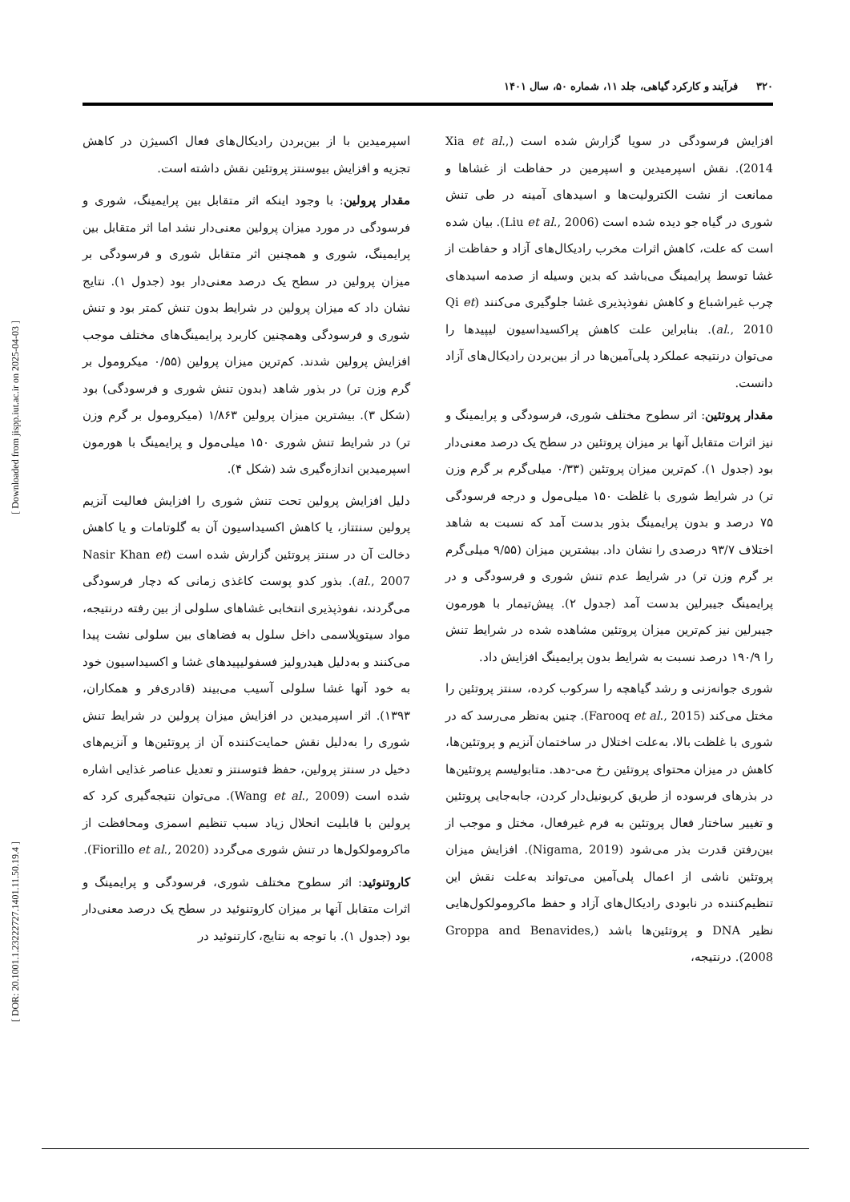۳۲۰ فرآیند و کارکرد گیاهی، جلد ۱۱، شماره ۵۰، سال ۱۴۰۱
[ Downloaded from jispp.iut.ac.ir on 2025-04-03 ]
[ DOR: 20.1001.1.23222727.1401.11.50.19.4 ]
افزایش فرسودگی در سویا گزارش شده است (Xia et al., 2014). نقش اسپرمیدین و اسپرمین در حفاظت از غشاها و ممانعت از نشت الکترولیت‌ها و اسیدهای آمینه در طی تنش شوری در گیاه جو دیده شده است (Liu et al., 2006). بیان شده است که علت، کاهش اثرات مخرب رادیکال‌های آزاد و حفاظت از غشا توسط پرایمینگ می‌باشد که بدین وسیله از صدمه اسیدهای چرب غیراشباع و کاهش نفوذپذیری غشا جلوگیری می‌کنند (Qi et al., 2010). بنابراین علت کاهش پراکسیداسیون لیپیدها را می‌توان درنتیجه عملکرد پلی‌آمین‌ها در از بین‌بردن رادیکال‌های آزاد دانست.
مقدار پروتئین: اثر سطوح مختلف شوری، فرسودگی و پرایمینگ و نیز اثرات متقابل آنها بر میزان پروتئین در سطح یک درصد معنی‌دار بود (جدول ۱). کم‌ترین میزان پروتئین (۰/۳۳ میلی‌گرم بر گرم وزن تر) در شرایط شوری با غلظت ۱۵۰ میلی‌مول و درجه فرسودگی ۷۵ درصد و بدون پرایمینگ بذور بدست آمد که نسبت به شاهد اختلاف ۹۳/۷ درصدی را نشان داد. بیشترین میزان (۹/۵۵ میلی‌گرم بر گرم وزن تر) در شرایط عدم تنش شوری و فرسودگی و در پرایمینگ جیبرلین بدست آمد (جدول ۲). پیش‌تیمار با هورمون جیبرلین نیز کم‌ترین میزان پروتئین مشاهده شده در شرایط تنش را ۱۹۰/۹ درصد نسبت به شرایط بدون پرایمینگ افزایش داد.
شوری جوانه‌زنی و رشد گیاهچه را سرکوب کرده، سنتز پروتئین را مختل می‌کند (Farooq et al., 2015). چنین به‌نظر می‌رسد که در شوری با غلظت بالا، به‌علت اختلال در ساختمان آنزیم و پروتئین‌ها، کاهش در میزان محتوای پروتئین رخ می-دهد. متابولیسم پروتئین‌ها در بذرهای فرسوده از طریق کربونیل‌دار کردن، جابه‌جایی پروتئین و تغییر ساختار فعال پروتئین به فرم غیرفعال، مختل و موجب از بین‌رفتن قدرت بذر می‌شود (Nigama, 2019). افزایش میزان پروتئین ناشی از اعمال پلی‌آمین می‌تواند به‌علت نقش این تنظیم‌کننده در نابودی رادیکال‌های آزاد و حفظ ماکرومولکول‌هایی نظیر DNA و پروتئین‌ها باشد (Groppa and Benavides, 2008). درنتیجه،
اسپرمیدین با از بین‌بردن رادیکال‌های فعال اکسیژن در کاهش تجزیه و افزایش بیوسنتز پروتئین نقش داشته است.
مقدار پرولین: با وجود اینکه اثر متقابل بین پرایمینگ، شوری و فرسودگی در مورد میزان پرولین معنی‌دار نشد اما اثر متقابل بین پرایمینگ، شوری و همچنین اثر متقابل شوری و فرسودگی بر میزان پرولین در سطح یک درصد معنی‌دار بود (جدول ۱). نتایج نشان داد که میزان پرولین در شرایط بدون تنش کمتر بود و تنش شوری و فرسودگی وهمچنین کاربرد پرایمینگ‌های مختلف موجب افزایش پرولین شدند. کم‌ترین میزان پرولین (۰/۵۵ میکرومول بر گرم وزن تر) در بذور شاهد (بدون تنش شوری و فرسودگی) بود (شکل ۳). بیشترین میزان پرولین ۱/۸۶۳ (میکرومول بر گرم وزن تر) در شرایط تنش شوری ۱۵۰ میلی‌مول و پرایمینگ با هورمون اسپرمیدین اندازه‌گیری شد (شکل ۴).
دلیل افزایش پرولین تحت تنش شوری را افزایش فعالیت آنزیم پرولین سنتتاز، یا کاهش اکسیداسیون آن به گلوتامات و یا کاهش دخالت آن در سنتز پروتئین گزارش شده است (Nasir Khan et al., 2007). بذور کدو پوست کاغذی زمانی که دچار فرسودگی می‌گردند، نفوذپذیری انتخابی غشاهای سلولی از بین رفته درنتیجه، مواد سیتوپلاسمی داخل سلول به فضاهای بین سلولی نشت پیدا می‌کنند و به‌دلیل هیدرولیز فسفولیپیدهای غشا و اکسیداسیون خود به خود آنها غشا سلولی آسیب می‌بیند (قادری‌فر و همکاران، ۱۳۹۳). اثر اسپرمیدین در افزایش میزان پرولین در شرایط تنش شوری را به‌دلیل نقش حمایت‌کننده آن از پروتئین‌ها و آنزیم‌های دخیل در سنتز پرولین، حفظ فتوسنتز و تعدیل عناصر غذایی اشاره شده است (Wang et al., 2009). می‌توان نتیجه‌گیری کرد که پرولین با قابلیت انحلال زیاد سبب تنظیم اسمزی ومحافظت از ماکرومولکول‌ها در تنش شوری می‌گردد (Fiorillo et al., 2020).
کاروتنوئید: اثر سطوح مختلف شوری، فرسودگی و پرایمینگ و اثرات متقابل آنها بر میزان کاروتنوئید در سطح یک درصد معنی‌دار بود (جدول ۱). با توجه به نتایج، کارتنوئید در